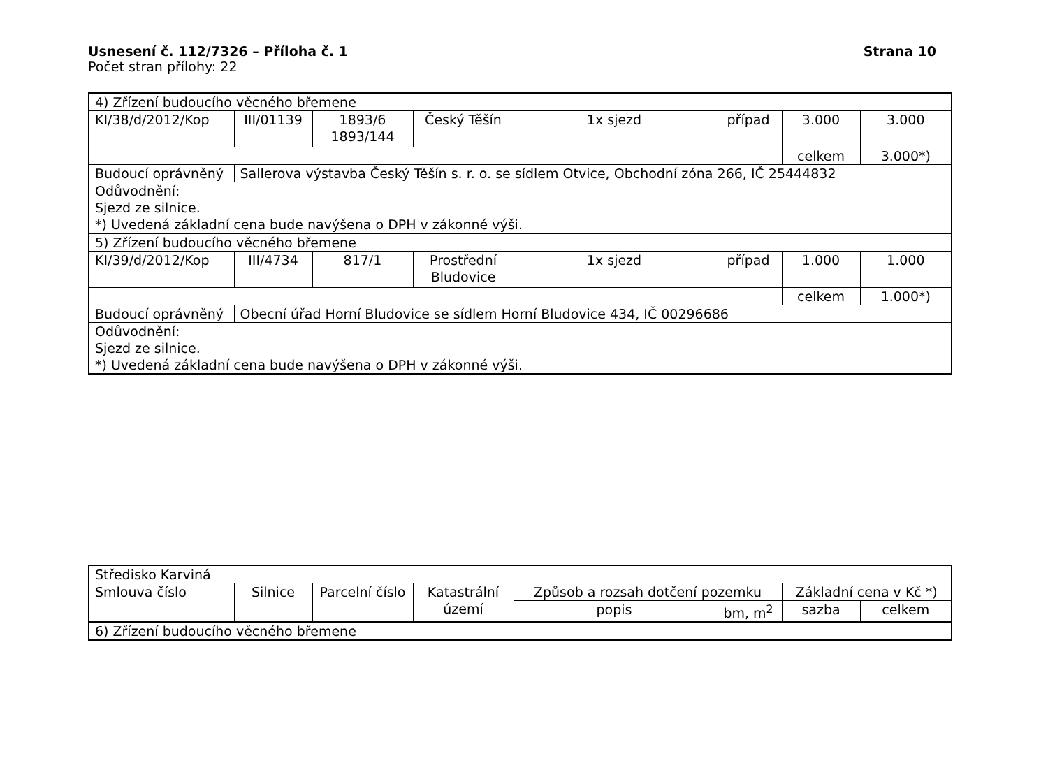Usnesení č. 112/7326 – Příloha č. 1 Strana 10
Počet stran přílohy: 22
| 4) Zřízení budoucího věcného břemene | | | | | | | |
| KI/38/d/2012/Kop | III/01139 | 1893/6 1893/144 | Český Těšín | 1x sjezd | případ | 3.000 | 3.000 |
| | | | | | | celkem | 3.000*) |
| Budoucí oprávněný | Sallerova výstavba Český Těšín s. r. o. se sídlem Otvice, Obchodní zóna 266, IČ 25444832 | | | | | | |
| Odůvodnění: Sjezd ze silnice. *) Uvedená základní cena bude navýšena o DPH v zákonné výši. | | | | | | | |
| 5) Zřízení budoucího věcného břemene | | | | | | | |
| KI/39/d/2012/Kop | III/4734 | 817/1 | Prostřední Bludovice | 1x sjezd | případ | 1.000 | 1.000 |
| | | | | | | celkem | 1.000*) |
| Budoucí oprávněný | Obecní úřad Horní Bludovice se sídlem Horní Bludovice 434, IČ 00296686 | | | | | | |
| Odůvodnění: Sjezd ze silnice. *) Uvedená základní cena bude navýšena o DPH v zákonné výši. | | | | | | | |
| Středisko Karviná | | | | | | | |
| Smlouva číslo | Silnice | Parcelní číslo | Katastrální území | Způsob a rozsah dotčení pozemku | | Základní cena v Kč *) | |
| | | | | popis | bm, m<sup>2</sup> | sazba | celkem |
| 6) Zřízení budoucího věcného břemene | | | | | | | |